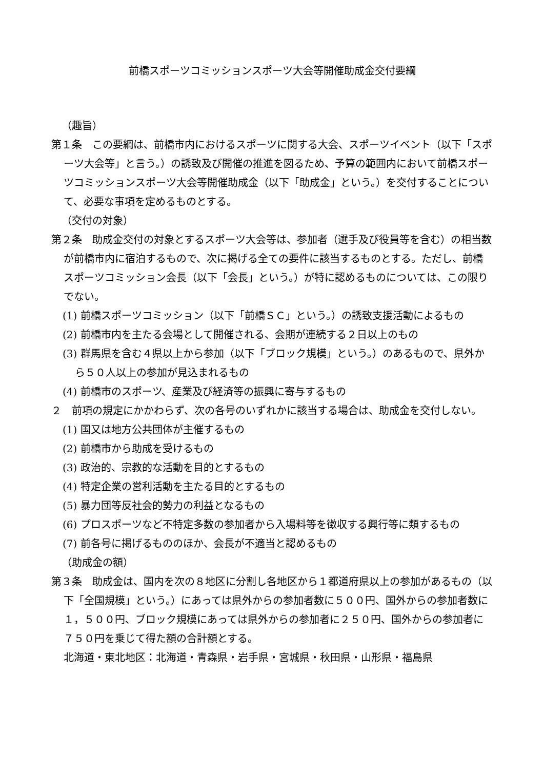前橋スポーツコミッションスポーツ大会等開催助成金交付要綱
（趣旨）
第１条　この要綱は、前橋市内におけるスポーツに関する大会、スポーツイベント（以下「スポーツ大会等」と言う。）の誘致及び開催の推進を図るため、予算の範囲内において前橋スポーツコミッションスポーツ大会等開催助成金（以下「助成金」という。）を交付することについて、必要な事項を定めるものとする。
（交付の対象）
第２条　助成金交付の対象とするスポーツ大会等は、参加者（選手及び役員等を含む）の相当数が前橋市内に宿泊するもので、次に掲げる全ての要件に該当するものとする。ただし、前橋スポーツコミッション会長（以下「会長」という。）が特に認めるものについては、この限りでない。
(1) 前橋スポーツコミッション（以下「前橋ＳＣ」という。）の誘致支援活動によるもの
(2) 前橋市内を主たる会場として開催される、会期が連続する２日以上のもの
(3) 群馬県を含む４県以上から参加（以下「ブロック規模」という。）のあるもので、県外から５０人以上の参加が見込まれるもの
(4) 前橋市のスポーツ、産業及び経済等の振興に寄与するもの
２　前項の規定にかかわらず、次の各号のいずれかに該当する場合は、助成金を交付しない。
(1) 国又は地方公共団体が主催するもの
(2) 前橋市から助成を受けるもの
(3) 政治的、宗教的な活動を目的とするもの
(4) 特定企業の営利活動を主たる目的とするもの
(5) 暴力団等反社会的勢力の利益となるもの
(6) プロスポーツなど不特定多数の参加者から入場料等を徴収する興行等に類するもの
(7) 前各号に掲げるもののほか、会長が不適当と認めるもの
（助成金の額）
第３条　助成金は、国内を次の８地区に分割し各地区から１都道府県以上の参加があるもの（以下「全国規模」という。）にあっては県外からの参加者数に５００円、国外からの参加者数に１，５００円、ブロック規模にあっては県外からの参加者に２５０円、国外からの参加者に７５０円を乗じて得た額の合計額とする。
北海道・東北地区：北海道・青森県・岩手県・宮城県・秋田県・山形県・福島県